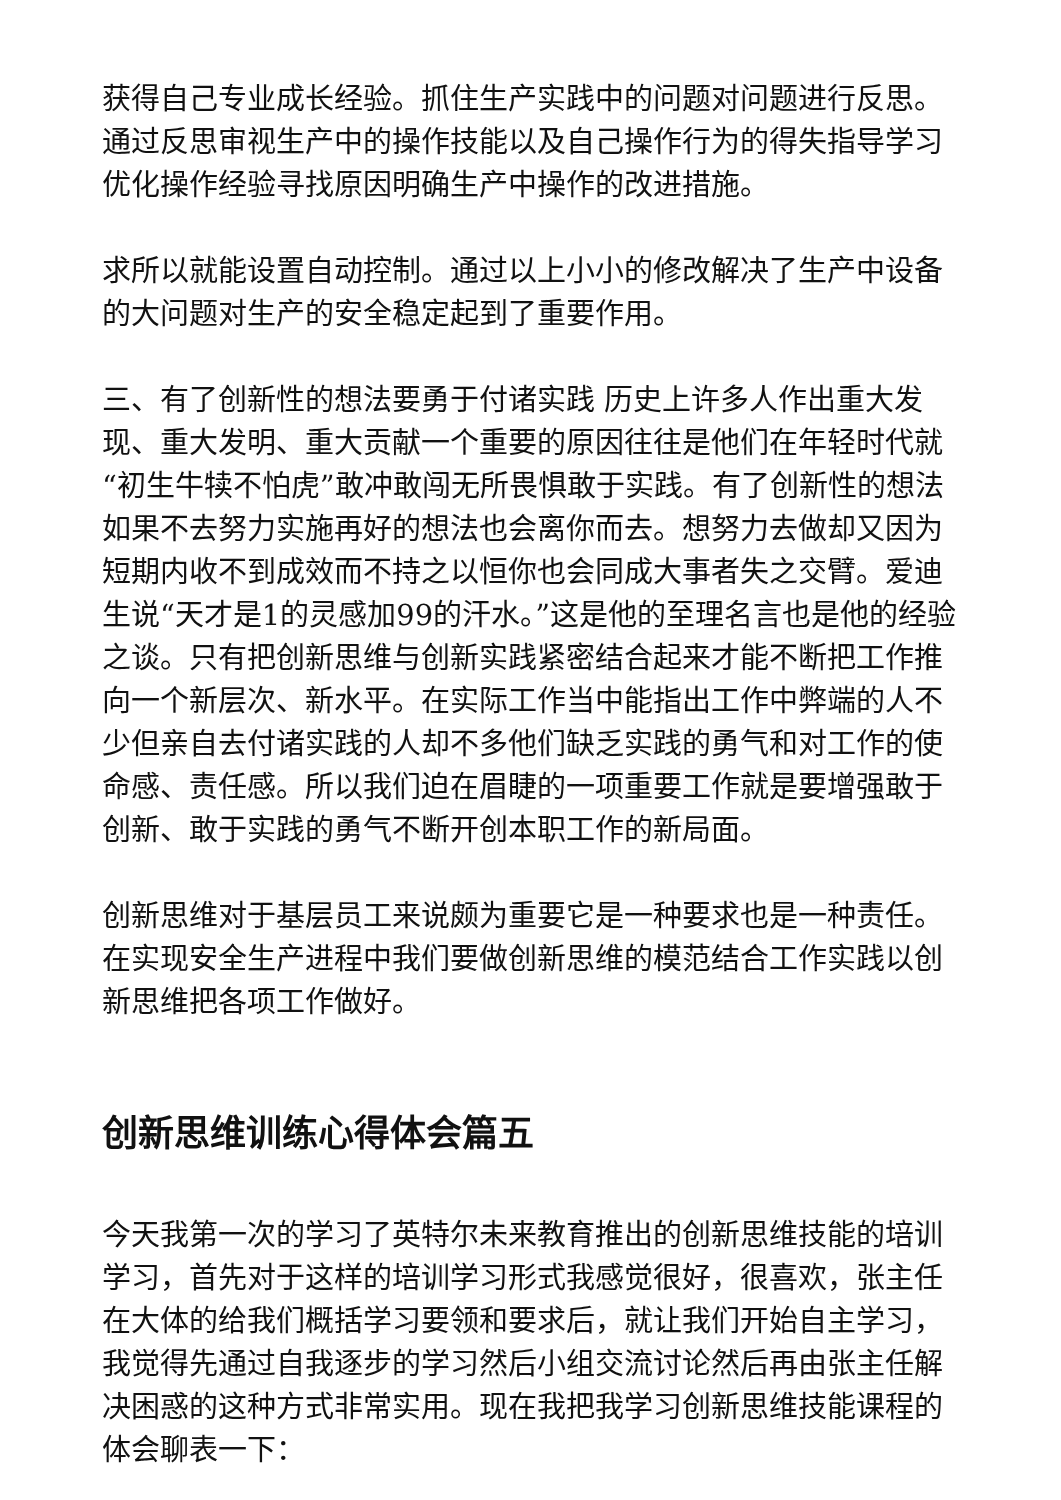获得自己专业成长经验。抓住生产实践中的问题对问题进行反思。通过反思审视生产中的操作技能以及自己操作行为的得失指导学习优化操作经验寻找原因明确生产中操作的改进措施。
求所以就能设置自动控制。通过以上小小的修改解决了生产中设备的大问题对生产的安全稳定起到了重要作用。
三、有了创新性的想法要勇于付诸实践 历史上许多人作出重大发现、重大发明、重大贡献一个重要的原因往往是他们在年轻时代就“初生牛犊不怕虎”敢冲敢闯无所畏惧敢于实践。有了创新性的想法如果不去努力实施再好的想法也会离你而去。想努力去做却又因为短期内收不到成效而不持之以恒你也会同成大事者失之交臂。爱迪生说“天才是1的灵感加99的汗水。”这是他的至理名言也是他的经验之谈。只有把创新思维与创新实践紧密结合起来才能不断把工作推向一个新层次、新水平。在实际工作当中能指出工作中弊端的人不少但亲自去付诸实践的人却不多他们缺乏实践的勇气和对工作的使命感、责任感。所以我们迫在眉睫的一项重要工作就是要增强敢于创新、敢于实践的勇气不断开创本职工作的新局面。
创新思维对于基层员工来说颇为重要它是一种要求也是一种责任。在实现安全生产进程中我们要做创新思维的模范结合工作实践以创新思维把各项工作做好。
创新思维训练心得体会篇五
今天我第一次的学习了英特尔未来教育推出的创新思维技能的培训学习，首先对于这样的培训学习形式我感觉很好，很喜欢，张主任在大体的给我们概括学习要领和要求后，就让我们开始自主学习，我觉得先通过自我逐步的学习然后小组交流讨论然后再由张主任解决困惑的这种方式非常实用。现在我把我学习创新思维技能课程的体会聊表一下：